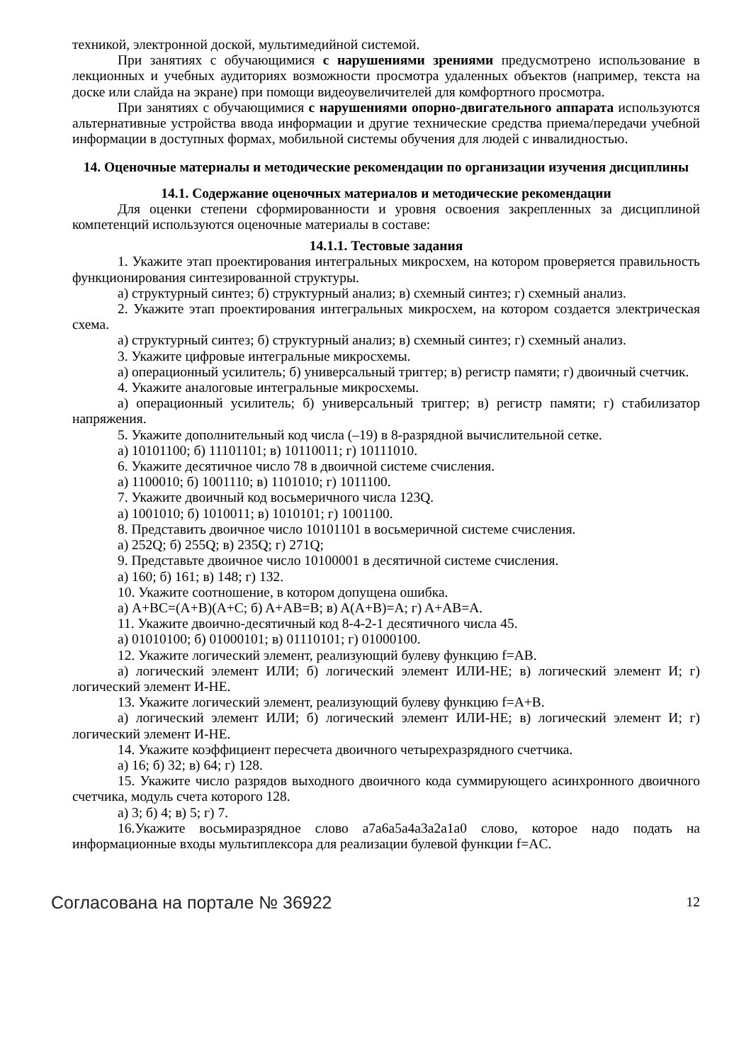техникой, электронной доской, мультимедийной системой.
При занятиях с обучающимися с нарушениями зрениями предусмотрено использование в лекционных и учебных аудиториях возможности просмотра удаленных объектов (например, текста на доске или слайда на экране) при помощи видеоувеличителей для комфортного просмотра.
При занятиях с обучающимися с нарушениями опорно-двигательного аппарата используются альтернативные устройства ввода информации и другие технические средства приема/передачи учебной информации в доступных формах, мобильной системы обучения для людей с инвалидностью.
14. Оценочные материалы и методические рекомендации по организации изучения дисциплины
14.1. Содержание оценочных материалов и методические рекомендации
Для оценки степени сформированности и уровня освоения закрепленных за дисциплиной компетенций используются оценочные материалы в составе:
14.1.1. Тестовые задания
1. Укажите этап проектирования интегральных микросхем, на котором проверяется правильность функционирования синтезированной структуры.
а) структурный синтез; б) структурный анализ; в) схемный синтез; г) схемный анализ.
2. Укажите этап проектирования интегральных микросхем, на котором создается электрическая схема.
а) структурный синтез; б) структурный анализ; в) схемный синтез; г) схемный анализ.
3. Укажите цифровые интегральные микросхемы.
а) операционный усилитель; б) универсальный триггер; в) регистр памяти; г) двоичный счетчик.
4. Укажите аналоговые интегральные микросхемы.
а) операционный усилитель; б) универсальный триггер; в) регистр памяти; г) стабилизатор напряжения.
5. Укажите дополнительный код числа (–19) в 8-разрядной вычислительной сетке.
а) 10101100; б) 11101101; в) 10110011; г) 10111010.
6. Укажите десятичное число 78 в двоичной системе счисления.
а) 1100010; б) 1001110; в) 1101010; г) 1011100.
7. Укажите двоичный код восьмеричного числа 123Q.
а) 1001010; б) 1010011; в) 1010101; г) 1001100.
8. Представить двоичное число 10101101 в восьмеричной системе счисления.
а) 252Q; б) 255Q; в) 235Q; г) 271Q;
9. Представьте двоичное число 10100001 в десятичной системе счисления.
а) 160; б) 161; в) 148; г) 132.
10. Укажите соотношение, в котором допущена ошибка.
а) A+BC=(A+B)(A+C; б) A+AB=B; в) A(A+B)=A; г) A+AB=A.
11. Укажите двоично-десятичный код 8-4-2-1 десятичного числа 45.
а) 01010100; б) 01000101; в) 01110101; г) 01000100.
12. Укажите логический элемент, реализующий булеву функцию f=AB.
а) логический элемент ИЛИ; б) логический элемент ИЛИ-НЕ; в) логический элемент И; г) логический элемент И-НЕ.
13. Укажите логический элемент, реализующий булеву функцию f=A+B.
а) логический элемент ИЛИ; б) логический элемент ИЛИ-НЕ; в) логический элемент И; г) логический элемент И-НЕ.
14. Укажите коэффициент пересчета двоичного четырехразрядного счетчика.
а) 16; б) 32; в) 64; г) 128.
15. Укажите число разрядов выходного двоичного кода суммирующего асинхронного двоичного счетчика, модуль счета которого 128.
а) 3; б) 4; в) 5; г) 7.
16.Укажите восьмиразрядное слово a7a6a5a4a3a2a1a0 слово, которое надо подать на информационные входы мультиплексора для реализации булевой функции f=AC.
Согласована на портале № 36922 12